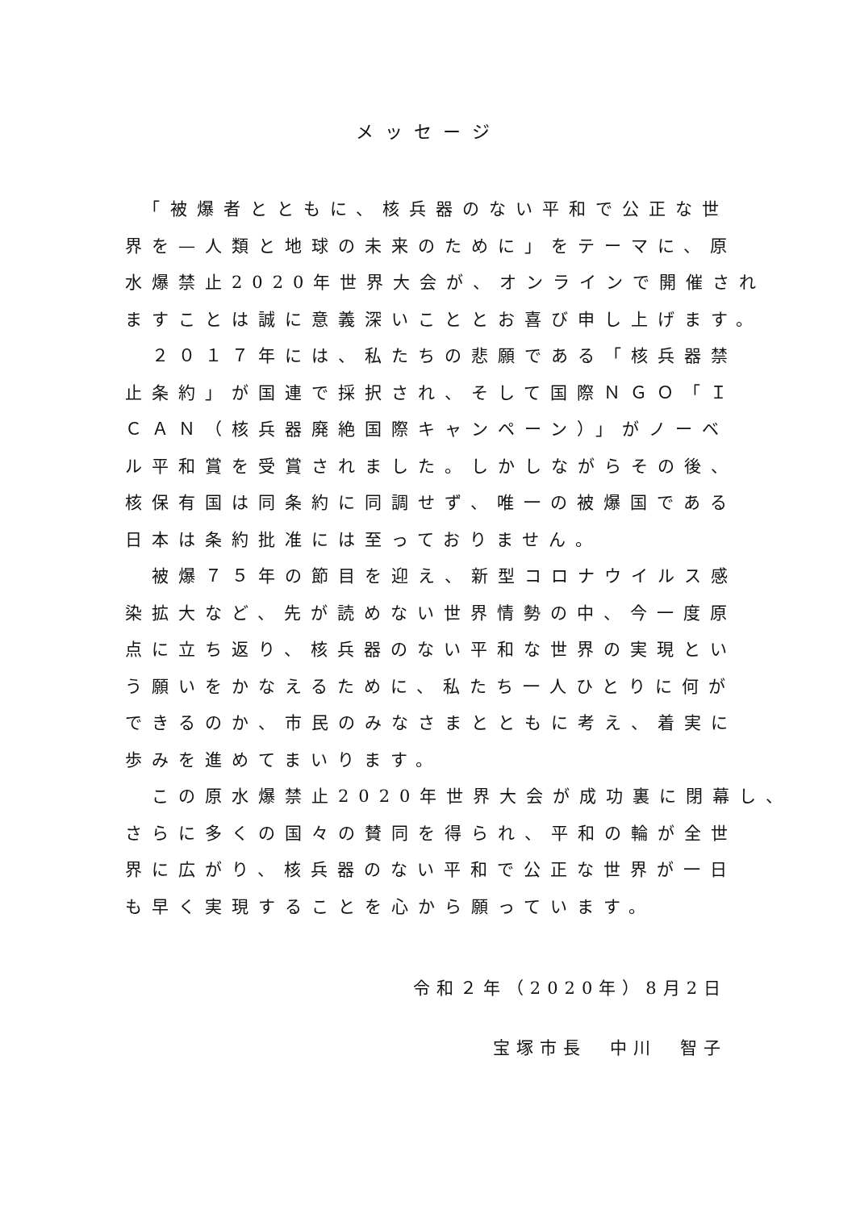メッセージ
　「被爆者とともに、核兵器のない平和で公正な世
界を—人類と地球の未来のために」をテーマに、原
水爆禁止2020年世界大会が、オンラインで開催され
ますことは誠に意義深いこととお喜び申し上げます。
　２０１７年には、私たちの悲願である「核兵器禁
止条約」が国連で採択され、そして国際ＮＧＯ「Ｉ
ＣＡＮ（核兵器廃絶国際キャンペーン）」がノーベ
ル平和賞を受賞されました。しかしながらその後、
核保有国は同条約に同調せず、唯一の被爆国である
日本は条約批准には至っておりません。
　被爆７５年の節目を迎え、新型コロナウイルス感
染拡大など、先が読めない世界情勢の中、今一度原
点に立ち返り、核兵器のない平和な世界の実現とい
う願いをかなえるために、私たち一人ひとりに何が
できるのか、市民のみなさまとともに考え、着実に
歩みを進めてまいります。
　この原水爆禁止2020年世界大会が成功裏に閉幕し、
さらに多くの国々の賛同を得られ、平和の輪が全世
界に広がり、核兵器のない平和で公正な世界が一日
も早く実現することを心から願っています。
令和２年（2020年）8月2日
宝塚市長　中川　智子